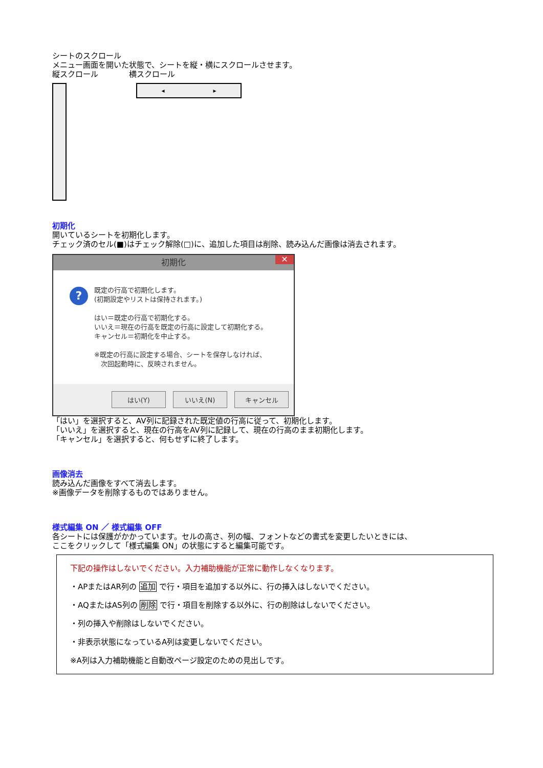シートのスクロール
メニュー画面を開いた状態で、シートを縦・横にスクロールさせます。
縦スクロール　　　　横スクロール
◂ ▸
初期化
開いているシートを初期化します。
チェック済のセル(■)はチェック解除(□)に、追加した項目は削除、読み込んだ画像は消去されます。
初期化 ✕
?
既定の行高で初期化します。
(初期設定やリストは保持されます。)
はい＝既定の行高で初期化する。
いいえ＝現在の行高を既定の行高に設定して初期化する。
キャンセル＝初期化を中止する。
※既定の行高に設定する場合、シートを保存しなければ、
　次回起動時に、反映されません。
はい(Y) いいえ(N) キャンセル
「はい」を選択すると、AV列に記録された既定値の行高に従って、初期化します。
「いいえ」を選択すると、現在の行高をAV列に記録して、現在の行高のまま初期化します。
「キャンセル」を選択すると、何もせずに終了します。
画像消去
読み込んだ画像をすべて消去します。
※画像データを削除するものではありません。
様式編集 ON ／ 様式編集 OFF
各シートには保護がかかっています。セルの高さ、列の幅、フォントなどの書式を変更したいときには、
ここをクリックして「様式編集 ON」の状態にすると編集可能です。
下記の操作はしないでください。入力補助機能が正常に動作しなくなります。
・APまたはAR列の 追加 で行・項目を追加する以外に、行の挿入はしないでください。
・AQまたはAS列の 削除 で行・項目を削除する以外に、行の削除はしないでください。
・列の挿入や削除はしないでください。
・非表示状態になっているA列は変更しないでください。
※A列は入力補助機能と自動改ページ設定のための見出しです。